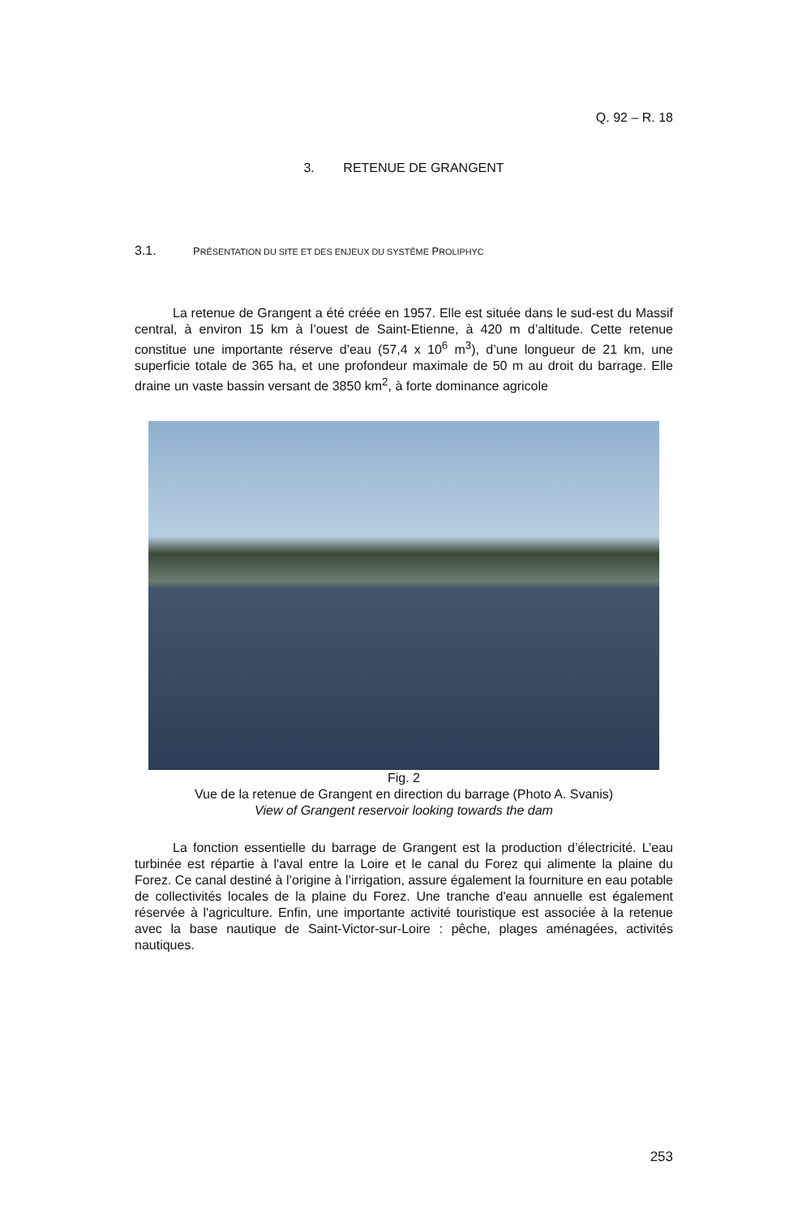Q. 92 – R. 18
3. RETENUE DE GRANGENT
3.1. PRÉSENTATION DU SITE ET DES ENJEUX DU SYSTÈME PROLIPHYC
La retenue de Grangent a été créée en 1957. Elle est située dans le sud-est du Massif central, à environ 15 km à l’ouest de Saint-Etienne, à 420 m d’altitude. Cette retenue constitue une importante réserve d’eau (57,4 x 10<sup>6</sup> m<sup>3</sup>), d’une longueur de 21 km, une superficie totale de 365 ha, et une profondeur maximale de 50 m au droit du barrage. Elle draine un vaste bassin versant de 3850 km<sup>2</sup>, à forte dominance agricole
Fig. 2
Vue de la retenue de Grangent en direction du barrage (Photo A. Svanis)
View of Grangent reservoir looking towards the dam
La fonction essentielle du barrage de Grangent est la production d’électricité. L’eau turbinée est répartie à l'aval entre la Loire et le canal du Forez qui alimente la plaine du Forez. Ce canal destiné à l’origine à l’irrigation, assure également la fourniture en eau potable de collectivités locales de la plaine du Forez. Une tranche d'eau annuelle est également réservée à l'agriculture. Enfin, une importante activité touristique est associée à la retenue avec la base nautique de Saint-Victor-sur-Loire : pêche, plages aménagées, activités nautiques.
253